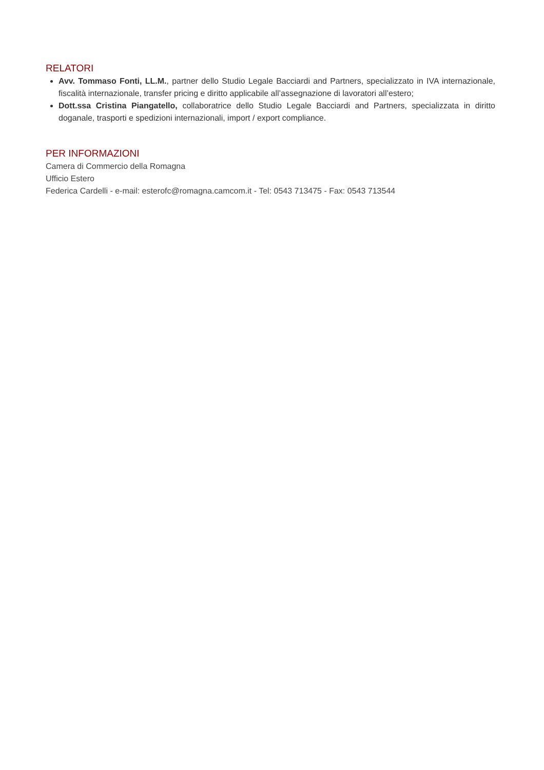RELATORI
Avv. Tommaso Fonti, LL.M., partner dello Studio Legale Bacciardi and Partners, specializzato in IVA internazionale, fiscalità internazionale, transfer pricing e diritto applicabile all’assegnazione di lavoratori all’estero;
Dott.ssa Cristina Piangatello, collaboratrice dello Studio Legale Bacciardi and Partners, specializzata in diritto doganale, trasporti e spedizioni internazionali, import / export compliance.
PER INFORMAZIONI
Camera di Commercio della Romagna
Ufficio Estero
Federica Cardelli - e-mail: esterofc@romagna.camcom.it - Tel: 0543 713475 - Fax: 0543 713544